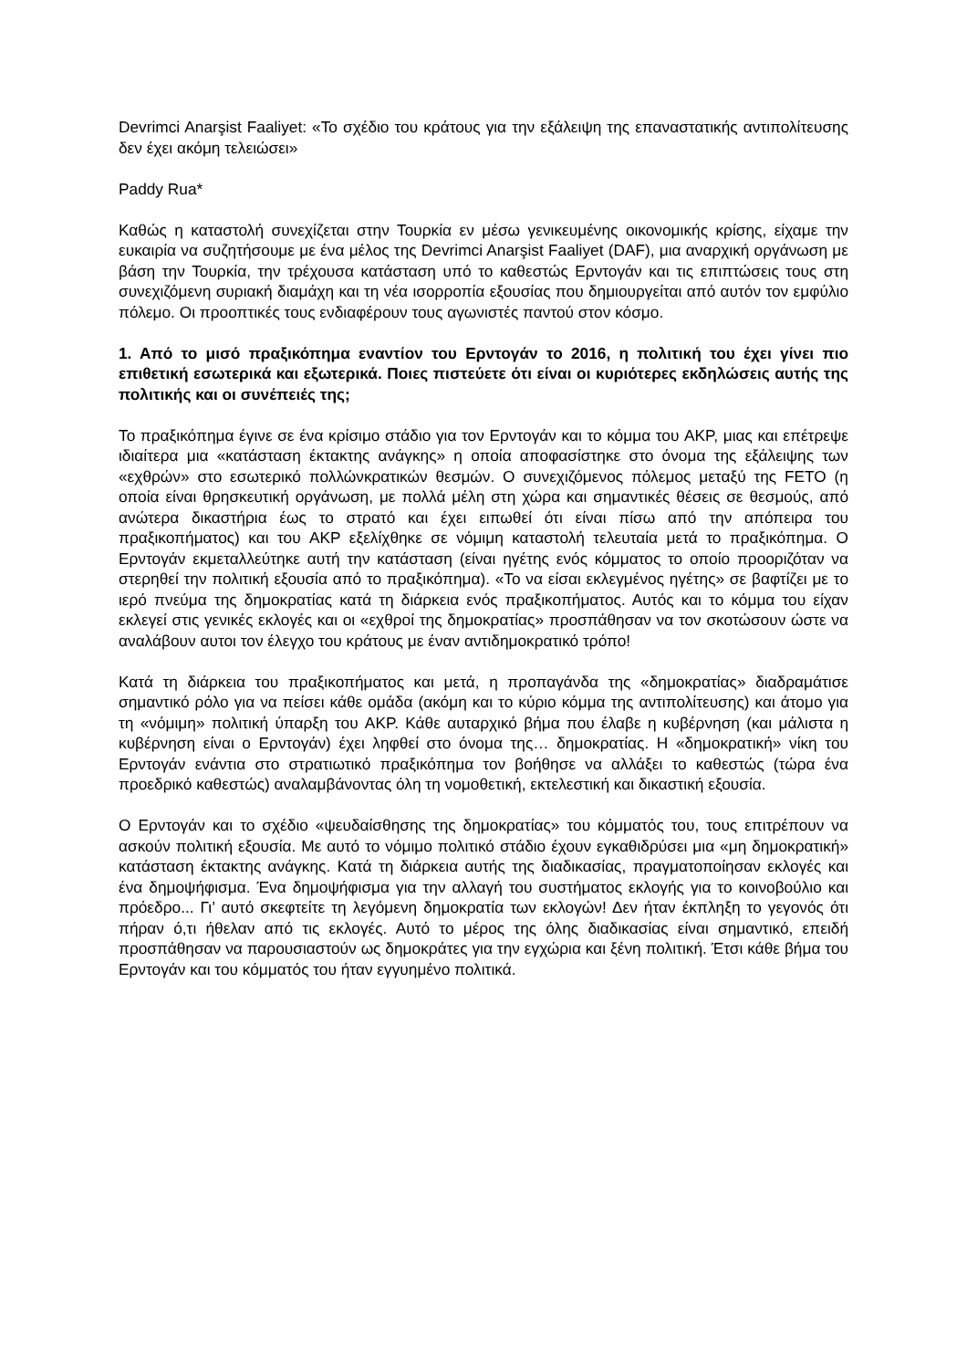Devrimci Anarşist Faaliyet: «Το σχέδιο του κράτους για την εξάλειψη της επαναστατικής αντιπολίτευσης δεν έχει ακόμη τελειώσει»
Paddy Rua*
Καθώς η καταστολή συνεχίζεται στην Τουρκία εν μέσω γενικευμένης οικονομικής κρίσης, είχαμε την ευκαιρία να συζητήσουμε με ένα μέλος της Devrimci Anarşist Faaliyet (DAF), μια αναρχική οργάνωση με βάση την Τουρκία, την τρέχουσα κατάσταση υπό το καθεστώς Ερντογάν και τις επιπτώσεις τους στη συνεχιζόμενη συριακή διαμάχη και τη νέα ισορροπία εξουσίας που δημιουργείται από αυτόν τον εμφύλιο πόλεμο. Οι προοπτικές τους ενδιαφέρουν τους αγωνιστές παντού στον κόσμο.
1. Από το μισό πραξικόπημα εναντίον του Ερντογάν το 2016, η πολιτική του έχει γίνει πιο επιθετική εσωτερικά και εξωτερικά. Ποιες πιστεύετε ότι είναι οι κυριότερες εκδηλώσεις αυτής της πολιτικής και οι συνέπειές της;
Το πραξικόπημα έγινε σε ένα κρίσιμο στάδιο για τον Ερντογάν και το κόμμα του AKP, μιας και επέτρεψε ιδιαίτερα μια «κατάσταση έκτακτης ανάγκης» η οποία αποφασίστηκε στο όνομα της εξάλειψης των «εχθρών» στο εσωτερικό πολλώνκρατικών θεσμών. Ο συνεχιζόμενος πόλεμος μεταξύ της FETO (η οποία είναι θρησκευτική οργάνωση, με πολλά μέλη στη χώρα και σημαντικές θέσεις σε θεσμούς, από ανώτερα δικαστήρια έως το στρατό και έχει ειπωθεί ότι είναι πίσω από την απόπειρα του πραξικοπήματος) και του AKP εξελίχθηκε σε νόμιμη καταστολή τελευταία μετά το πραξικόπημα. Ο Ερντογάν εκμεταλλεύτηκε αυτή την κατάσταση (είναι ηγέτης ενός κόμματος το οποίο προοριζόταν να στερηθεί την πολιτική εξουσία από το πραξικόπημα). «Το να είσαι εκλεγμένος ηγέτης» σε βαφτίζει με το ιερό πνεύμα της δημοκρατίας κατά τη διάρκεια ενός πραξικοπήματος. Αυτός και το κόμμα του είχαν εκλεγεί στις γενικές εκλογές και οι «εχθροί της δημοκρατίας» προσπάθησαν να τον σκοτώσουν ώστε να αναλάβουν αυτοι τον έλεγχο του κράτους με έναν αντιδημοκρατικό τρόπο!
Κατά τη διάρκεια του πραξικοπήματος και μετά, η προπαγάνδα της «δημοκρατίας» διαδραμάτισε σημαντικό ρόλο για να πείσει κάθε ομάδα (ακόμη και το κύριο κόμμα της αντιπολίτευσης) και άτομο για τη «νόμιμη» πολιτική ύπαρξη του AKP. Κάθε αυταρχικό βήμα που έλαβε η κυβέρνηση (και μάλιστα η κυβέρνηση είναι ο Ερντογάν) έχει ληφθεί στο όνομα της… δημοκρατίας. Η «δημοκρατική» νίκη του Ερντογάν ενάντια στο στρατιωτικό πραξικόπημα τον βοήθησε να αλλάξει το καθεστώς (τώρα ένα προεδρικό καθεστώς) αναλαμβάνοντας όλη τη νομοθετική, εκτελεστική και δικαστική εξουσία.
Ο Ερντογάν και το σχέδιο «ψευδαίσθησης της δημοκρατίας» του κόμματός του, τους επιτρέπουν να ασκούν πολιτική εξουσία. Με αυτό το νόμιμο πολιτικό στάδιο έχουν εγκαθιδρύσει μια «μη δημοκρατική» κατάσταση έκτακτης ανάγκης. Κατά τη διάρκεια αυτής της διαδικασίας, πραγματοποίησαν εκλογές και ένα δημοψήφισμα. Ένα δημοψήφισμα για την αλλαγή του συστήματος εκλογής για το κοινοβούλιο και πρόεδρο... Γι’ αυτό σκεφτείτε τη λεγόμενη δημοκρατία των εκλογών! Δεν ήταν έκπληξη το γεγονός ότι πήραν ό,τι ήθελαν από τις εκλογές. Αυτό το μέρος της όλης διαδικασίας είναι σημαντικό, επειδή προσπάθησαν να παρουσιαστούν ως δημοκράτες για την εγχώρια και ξένη πολιτική. Έτσι κάθε βήμα του Ερντογάν και του κόμματός του ήταν εγγυημένο πολιτικά.